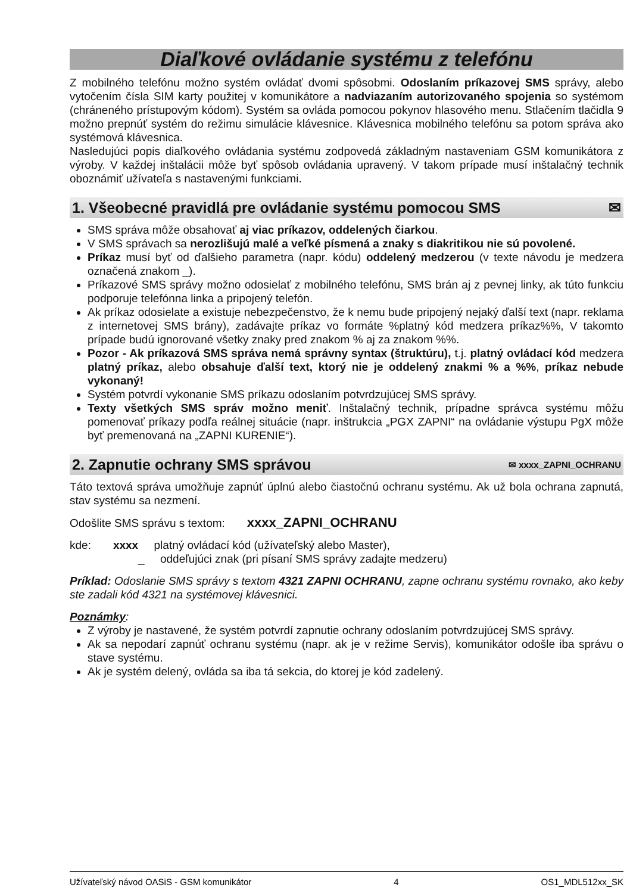Diaľkové ovládanie systému z telefónu
Z mobilného telefónu možno systém ovládať dvomi spôsobmi. Odoslaním príkazovej SMS správy, alebo vytočením čísla SIM karty použitej v komunikátore a nadviazaním autorizovaného spojenia so systémom (chráneného prístupovým kódom). Systém sa ovláda pomocou pokynov hlasového menu. Stlačením tlačidla 9 možno prepnúť systém do režimu simulácie klávesnice. Klávesnica mobilného telefónu sa potom správa ako systémová klávesnica.
Nasledujúci popis diaľkového ovládania systému zodpovedá základným nastaveniam GSM komunikátora z výroby. V každej inštalácii môže byť spôsob ovládania upravený. V takom prípade musí inštalačný technik oboznámiť užívateľa s nastavenými funkciami.
1. Všeobecné pravidlá pre ovládanie systému pomocou SMS ✉
SMS správa môže obsahovať aj viac príkazov, oddelených čiarkou.
V SMS správach sa nerozlišujú malé a veľké písmená a znaky s diakritikou nie sú povolené.
Príkaz musí byť od ďalšieho parametra (napr. kódu) oddelený medzerou (v texte návodu je medzera označená znakom _).
Príkazové SMS správy možno odosielať z mobilného telefónu, SMS brán aj z pevnej linky, ak túto funkciu podporuje telefónna linka a pripojený telefón.
Ak príkaz odosielate a existuje nebezpečenstvo, že k nemu bude pripojený nejaký ďalší text (napr. reklama z internetovej SMS brány), zadávajte príkaz vo formáte %platný kód medzera príkaz%%, V takomto prípade budú ignorované všetky znaky pred znakom % aj za znakom %%.
Pozor - Ak príkazová SMS správa nemá správny syntax (štruktúru), t.j. platný ovládací kód medzera platný príkaz, alebo obsahuje ďalší text, ktorý nie je oddelený znakmi % a %%, príkaz nebude vykonaný!
Systém potvrdí vykonanie SMS príkazu odoslaním potvrdzujúcej SMS správy.
Texty všetkých SMS správ možno meniť. Inštalačný technik, prípadne správca systému môžu pomenovať príkazy podľa reálnej situácie (napr. inštrukcia „PGX ZAPNI“ na ovládanie výstupu PgX môže byť premenovaná na „ZAPNI KURENIE“).
2. Zapnutie ochrany SMS správou ✉ xxxx_ZAPNI_OCHRANU
Táto textová správa umožňuje zapnúť úplnú alebo čiastočnú ochranu systému. Ak už bola ochrana zapnutá, stav systému sa nezmení.
Odošlite SMS správu s textom: xxxx_ZAPNI_OCHRANU
kde: xxxx platný ovládací kód (užívateľský alebo Master),
_ oddeľujúci znak (pri písaní SMS správy zadajte medzeru)
Príklad: Odoslanie SMS správy s textom 4321 ZAPNI OCHRANU, zapne ochranu systému rovnako, ako keby ste zadali kód 4321 na systémovej klávesnici.
Poznámky:
Z výroby je nastavené, že systém potvrdí zapnutie ochrany odoslaním potvrdzujúcej SMS správy.
Ak sa nepodarí zapnúť ochranu systému (napr. ak je v režime Servis), komunikátor odošle iba správu o stave systému.
Ak je systém delený, ovláda sa iba tá sekcia, do ktorej je kód zadelený.
Užívateľský návod OASiS - GSM komunikátor 4 OS1_MDL512xx_SK